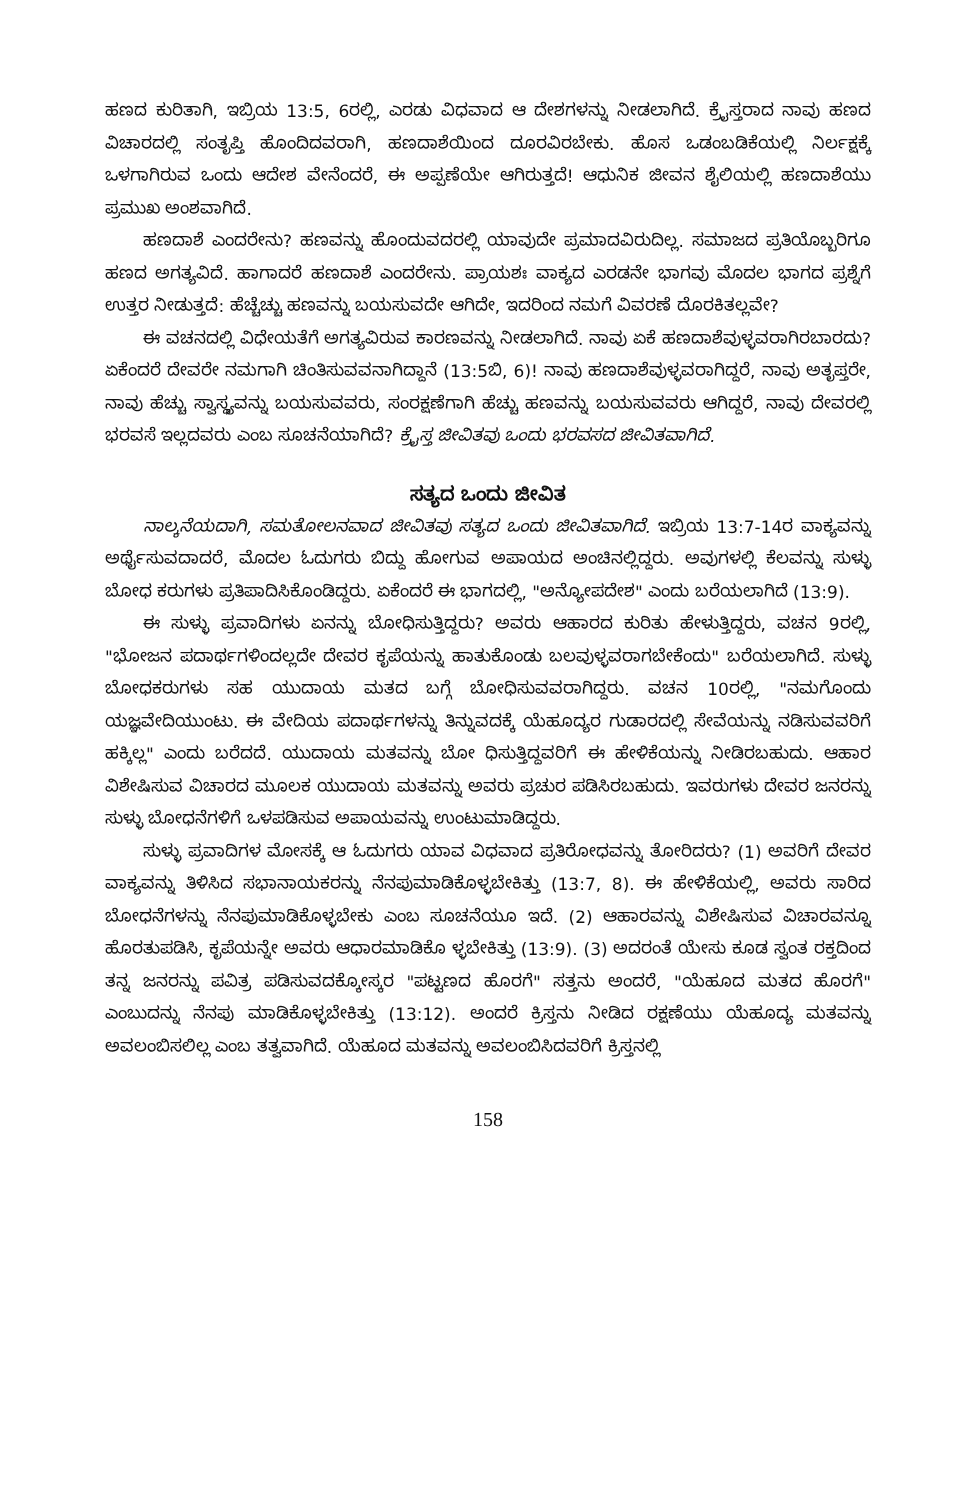ಹಣದ ಕುರಿತಾಗಿ, ಇಬ್ರಿಯ 13:5, 6ರಲ್ಲಿ, ಎರಡು ವಿಧವಾದ ಆ ದೇಶಗಳನ್ನು ನೀಡಲಾಗಿದೆ. ಕ್ರೈಸ್ತರಾದ ನಾವು ಹಣದ ವಿಚಾರದಲ್ಲಿ ಸಂತೃಪ್ತಿ ಹೊಂದಿದವರಾಗಿ, ಹಣದಾಶೆಯಿಂದ ದೂರವಿರಬೇಕು. ಹೊಸ ಒಡಂಬಡಿಕೆಯಲ್ಲಿ ನಿರ್ಲಕ್ಷಕ್ಕೆ ಒಳಗಾಗಿರುವ ಒಂದು ಆದೇಶ ವೇನೆಂದರೆ, ಈ ಅಪ್ಪಣೆಯೇ ಆಗಿರುತ್ತದೆ! ಆಧುನಿಕ ಜೀವನ ಶೈಲಿಯಲ್ಲಿ ಹಣದಾಶೆಯು ಪ್ರಮುಖ ಅಂಶವಾಗಿದೆ.
ಹಣದಾಶೆ ಎಂದರೇನು? ಹಣವನ್ನು ಹೊಂದುವದರಲ್ಲಿ ಯಾವುದೇ ಪ್ರಮಾದವಿರುದಿಲ್ಲ. ಸಮಾಜದ ಪ್ರತಿಯೊಬ್ಬರಿಗೂ ಹಣದ ಅಗತ್ಯವಿದೆ. ಹಾಗಾದರೆ ಹಣದಾಶೆ ಎಂದರೇನು. ಪ್ರಾಯಶಃ ವಾಕ್ಯದ ಎರಡನೇ ಭಾಗವು ಮೊದಲ ಭಾಗದ ಪ್ರಶ್ನೆಗೆ ಉತ್ತರ ನೀಡುತ್ತದೆ: ಹೆಚ್ಚೆಚ್ಚು ಹಣವನ್ನು ಬಯಸುವದೇ ಆಗಿದೇ, ಇದರಿಂದ ನಮಗೆ ವಿವರಣೆ ದೊರಕಿತಲ್ಲವೇ?
ಈ ವಚನದಲ್ಲಿ ವಿಧೇಯತೆಗೆ ಅಗತ್ಯವಿರುವ ಕಾರಣವನ್ನು ನೀಡಲಾಗಿದೆ. ನಾವು ಏಕೆ ಹಣದಾಶೆವುಳ್ಳವರಾಗಿರಬಾರದು? ಏಕೆಂದರೆ ದೇವರೇ ನಮಗಾಗಿ ಚಿಂತಿಸುವವನಾಗಿದ್ದಾನೆ (13:5ಬಿ, 6)! ನಾವು ಹಣದಾಶೆವುಳ್ಳವರಾಗಿದ್ದರೆ, ನಾವು ಅತೃಪ್ತರೇ, ನಾವು ಹೆಚ್ಚು ಸ್ವಾಸ್ಥ್ಯವನ್ನು ಬಯಸುವವರು, ಸಂರಕ್ಷಣೆಗಾಗಿ ಹೆಚ್ಚು ಹಣವನ್ನು ಬಯಸುವವರು ಆಗಿದ್ದರೆ, ನಾವು ದೇವರಲ್ಲಿ ಭರವಸೆ ಇಲ್ಲದವರು ಎಂಬ ಸೂಚನೆಯಾಗಿದೆ? ಕ್ರೈಸ್ತ ಜೀವಿತವು ಒಂದು ಭರವಸದ ಜೀವಿತವಾಗಿದೆ.
ಸತ್ಯದ ಒಂದು ಜೀವಿತ
ನಾಲ್ಕನೆಯದಾಗಿ, ಸಮತೋಲನವಾದ ಜೀವಿತವು ಸತ್ಯದ ಒಂದು ಜೀವಿತವಾಗಿದೆ. ಇಬ್ರಿಯ 13:7-14ರ ವಾಕ್ಯವನ್ನು ಅರ್ಥೈಸುವದಾದರೆ, ಮೊದಲ ಓದುಗರು ಬಿದ್ದು ಹೋಗುವ ಅಪಾಯದ ಅಂಚಿನಲ್ಲಿದ್ದರು. ಅವುಗಳಲ್ಲಿ ಕೆಲವನ್ನು ಸುಳ್ಳು ಬೋಧ ಕರುಗಳು ಪ್ರತಿಪಾದಿಸಿಕೊಂಡಿದ್ದರು. ಏಕೆಂದರೆ ಈ ಭಾಗದಲ್ಲಿ, "ಅನ್ಯೋಪದೇಶ" ಎಂದು ಬರೆಯಲಾಗಿದೆ (13:9).
ಈ ಸುಳ್ಳು ಪ್ರವಾದಿಗಳು ಏನನ್ನು ಬೋಧಿಸುತ್ತಿದ್ದರು? ಅವರು ಆಹಾರದ ಕುರಿತು ಹೇಳುತ್ತಿದ್ದರು, ವಚನ 9ರಲ್ಲಿ, "ಭೋಜನ ಪದಾರ್ಥಗಳಿಂದಲ್ಲದೇ ದೇವರ ಕೃಪೆಯನ್ನು ಹಾತುಕೊಂಡು ಬಲವುಳ್ಳವರಾಗಬೇಕೆಂದು" ಬರೆಯಲಾಗಿದೆ. ಸುಳ್ಳು ಬೋಧಕರುಗಳು ಸಹ ಯುದಾಯ ಮತದ ಬಗ್ಗೆ ಬೋಧಿಸುವವರಾಗಿದ್ದರು. ವಚನ 10ರಲ್ಲಿ, "ನಮಗೊಂದು ಯಜ್ಞವೇದಿಯುಂಟು. ಈ ವೇದಿಯ ಪದಾರ್ಥಗಳನ್ನು ತಿನ್ನುವದಕ್ಕೆ ಯೆಹೂದ್ಯರ ಗುಡಾರದಲ್ಲಿ ಸೇವೆಯನ್ನು ನಡಿಸುವವರಿಗೆ ಹಕ್ಕಿಲ್ಲ" ಎಂದು ಬರೆದದೆ. ಯುದಾಯ ಮತವನ್ನು ಬೋ ಧಿಸುತ್ತಿದ್ದವರಿಗೆ ಈ ಹೇಳಿಕೆಯನ್ನು ನೀಡಿರಬಹುದು. ಆಹಾರ ವಿಶೇಷಿಸುವ ವಿಚಾರದ ಮೂಲಕ ಯುದಾಯ ಮತವನ್ನು ಅವರು ಪ್ರಚುರ ಪಡಿಸಿರಬಹುದು. ಇವರುಗಳು ದೇವರ ಜನರನ್ನು ಸುಳ್ಳು ಬೋಧನೆಗಳಿಗೆ ಒಳಪಡಿಸುವ ಅಪಾಯವನ್ನು ಉಂಟುಮಾಡಿದ್ದರು.
ಸುಳ್ಳು ಪ್ರವಾದಿಗಳ ಮೋಸಕ್ಕೆ ಆ ಓದುಗರು ಯಾವ ವಿಧವಾದ ಪ್ರತಿರೋಧವನ್ನು ತೋರಿದರು? (1) ಅವರಿಗೆ ದೇವರ ವಾಕ್ಯವನ್ನು ತಿಳಿಸಿದ ಸಭಾನಾಯಕರನ್ನು ನೆನಪುಮಾಡಿಕೊಳ್ಳಬೇಕಿತ್ತು (13:7, 8). ಈ ಹೇಳಿಕೆಯಲ್ಲಿ, ಅವರು ಸಾರಿದ ಬೋಧನೆಗಳನ್ನು ನೆನಪುಮಾಡಿಕೊಳ್ಳಬೇಕು ಎಂಬ ಸೂಚನೆಯೂ ಇದೆ. (2) ಆಹಾರವನ್ನು ವಿಶೇಷಿಸುವ ವಿಚಾರವನ್ನೂ ಹೊರತುಪಡಿಸಿ, ಕೃಪೆಯನ್ನೇ ಅವರು ಆಧಾರಮಾಡಿಕೊ ಳ್ಳಬೇಕಿತ್ತು (13:9). (3) ಅದರಂತೆ ಯೇಸು ಕೂಡ ಸ್ವಂತ ರಕ್ತದಿಂದ ತನ್ನ ಜನರನ್ನು ಪವಿತ್ರ ಪಡಿಸುವದಕ್ಕೋಸ್ಕರ "ಪಟ್ಟಣದ ಹೊರಗೆ" ಸತ್ತನು ಅಂದರೆ, "ಯೆಹೂದ ಮತದ ಹೊರಗೆ" ಎಂಬುದನ್ನು ನೆನಪು ಮಾಡಿಕೊಳ್ಳಬೇಕಿತ್ತು (13:12). ಅಂದರೆ ಕ್ರಿಸ್ತನು ನೀಡಿದ ರಕ್ಷಣೆಯು ಯೆಹೂದ್ಯ ಮತವನ್ನು ಅವಲಂಬಿಸಲಿಲ್ಲ ಎಂಬ ತತ್ವವಾಗಿದೆ. ಯೆಹೂದ ಮತವನ್ನು ಅವಲಂಬಿಸಿದವರಿಗೆ ಕ್ರಿಸ್ತನಲ್ಲಿ
158